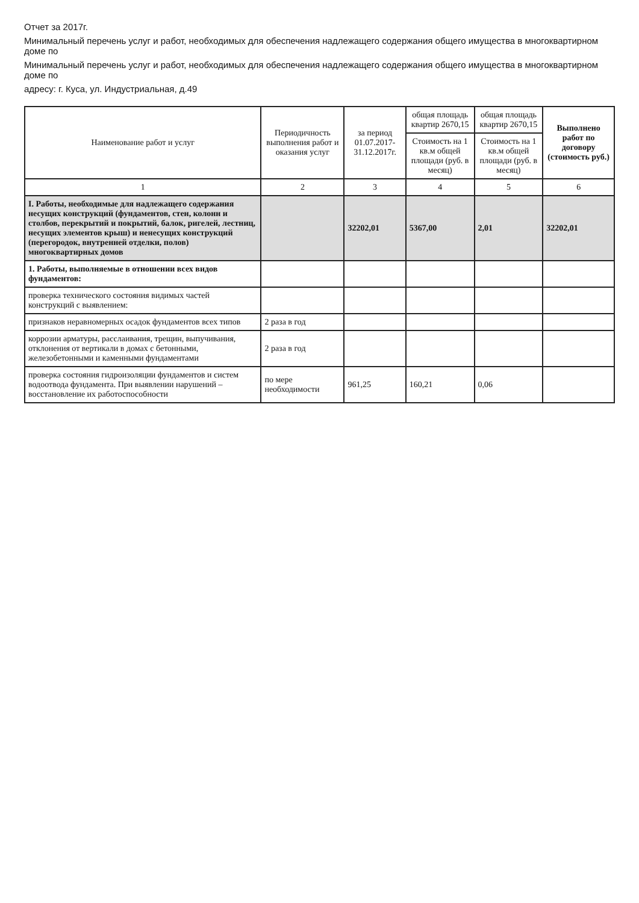Отчет за 2017г.
Минимальный перечень услуг и работ, необходимых для обеспечения надлежащего содержания общего имущества в многоквартирном доме по
Минимальный перечень услуг и работ, необходимых для обеспечения надлежащего содержания общего имущества в многоквартирном доме по
адресу: г. Куса, ул. Индустриальная, д.49
| Наименование работ и услуг | Периодичность выполнения работ и оказания услуг | за период 01.07.2017-31.12.2017г. | общая площадь квартир 2670,15 | общая площадь квартир 2670,15 | Выполнено работ по договору (стоимость руб.) |
| --- | --- | --- | --- | --- | --- |
| | | | Стоимость на 1 кв.м общей площади (руб. в месяц) | Стоимость на 1 кв.м общей площади (руб. в месяц) | |
| 1 | 2 | 3 | 4 | 5 | 6 |
| I. Работы, необходимые для надлежащего содержания несущих конструкций (фундаментов, стен, колонн и столбов, перекрытий и покрытий, балок, ригелей, лестниц, несущих элементов крыш) и ненесущих конструкций (перегородок, внутренней отделки, полов) многоквартирных домов | | 32202,01 | 5367,00 | 2,01 | 32202,01 |
| 1. Работы, выполняемые в отношении всех видов фундаментов: | | | | | |
| проверка технического состояния видимых частей конструкций с выявлением: | | | | | |
| признаков неравномерных осадок фундаментов всех типов | 2 раза в год | | | | |
| коррозии арматуры, расслаивания, трещин, выпучивания, отклонения от вертикали в домах с бетонными, железобетонными и каменными фундаментами | 2 раза в год | | | | |
| проверка состояния гидроизоляции фундаментов и систем водоотвода фундамента. При выявлении нарушений – восстановление их работоспособности | по мере необходимости | 961,25 | 160,21 | 0,06 | |